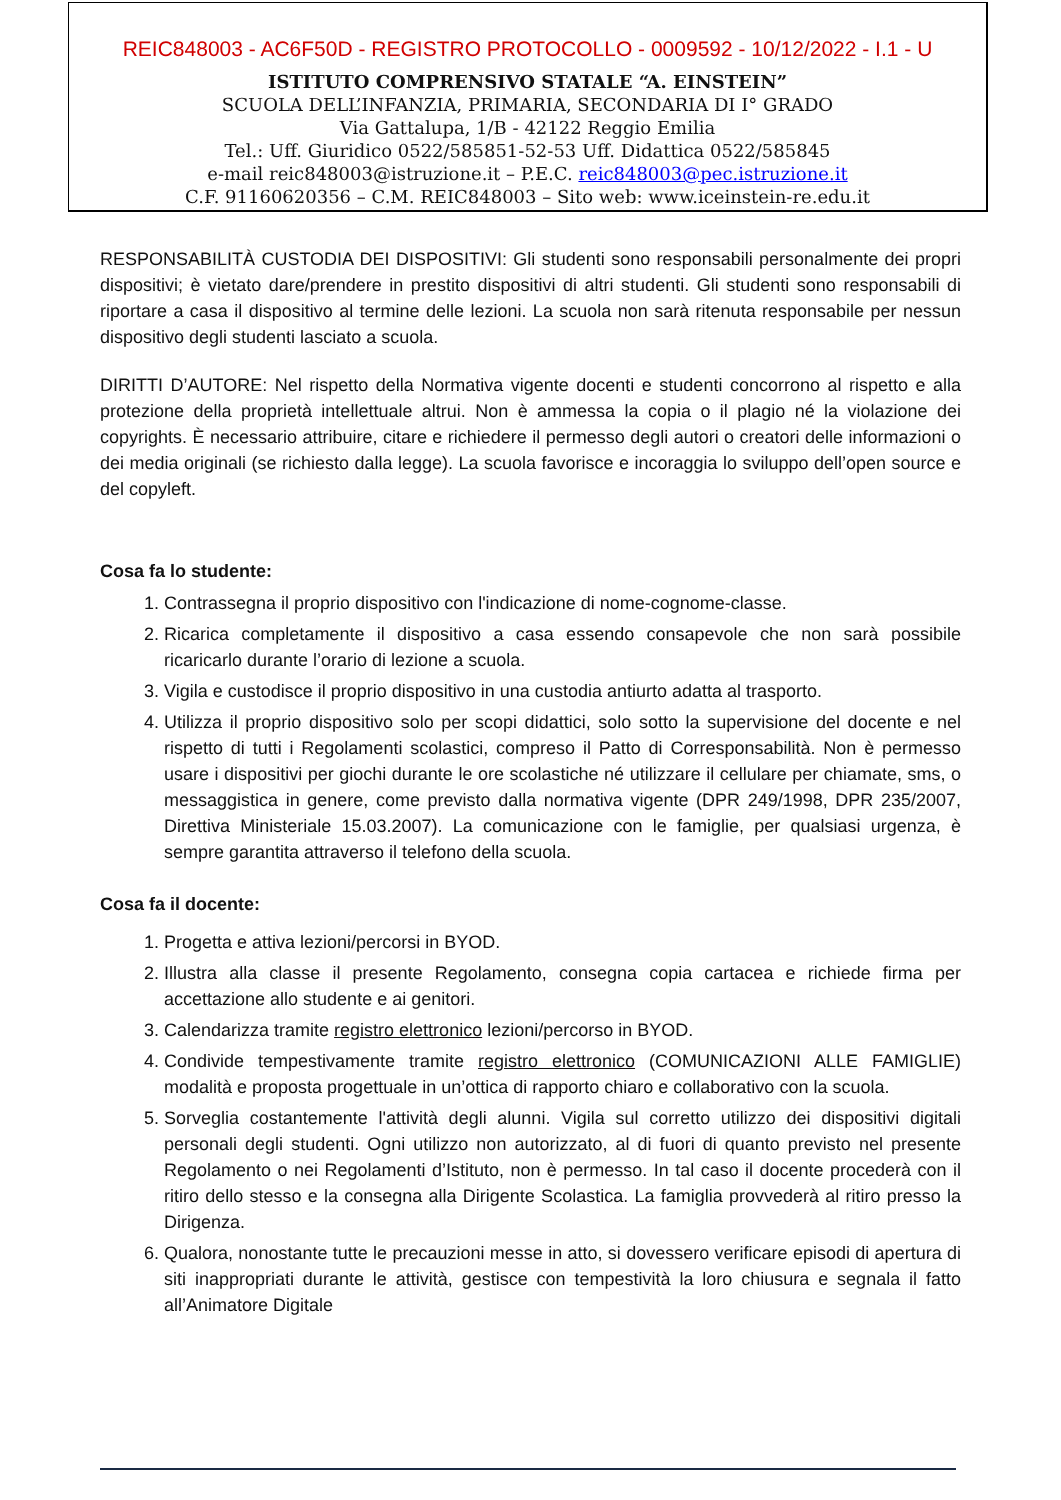REIC848003 - AC6F50D - REGISTRO PROTOCOLLO - 0009592 - 10/12/2022 - I.1 - U
ISTITUTO COMPRENSIVO STATALE “A. EINSTEIN”
SCUOLA DELL’INFANZIA, PRIMARIA, SECONDARIA DI I° GRADO
Via Gattalupa, 1/B - 42122 Reggio Emilia
Tel.: Uff. Giuridico 0522/585851-52-53 Uff. Didattica 0522/585845
e-mail reic848003@istruzione.it – P.E.C. reic848003@pec.istruzione.it
C.F. 91160620356 – C.M. REIC848003 – Sito web: www.iceinstein-re.edu.it
RESPONSABILITÀ CUSTODIA DEI DISPOSITIVI: Gli studenti sono responsabili personalmente dei propri dispositivi; è vietato dare/prendere in prestito dispositivi di altri studenti. Gli studenti sono responsabili di riportare a casa il dispositivo al termine delle lezioni. La scuola non sarà ritenuta responsabile per nessun dispositivo degli studenti lasciato a scuola.
DIRITTI D’AUTORE: Nel rispetto della Normativa vigente docenti e studenti concorrono al rispetto e alla protezione della proprietà intellettuale altrui. Non è ammessa la copia o il plagio né la violazione dei copyrights. È necessario attribuire, citare e richiedere il permesso degli autori o creatori delle informazioni o dei media originali (se richiesto dalla legge). La scuola favorisce e incoraggia lo sviluppo dell’open source e del copyleft.
Cosa fa lo studente:
1. Contrassegna il proprio dispositivo con l'indicazione di nome-cognome-classe.
2. Ricarica completamente il dispositivo a casa essendo consapevole che non sarà possibile ricaricarlo durante l’orario di lezione a scuola.
3. Vigila e custodisce il proprio dispositivo in una custodia antiurto adatta al trasporto.
4. Utilizza il proprio dispositivo solo per scopi didattici, solo sotto la supervisione del docente e nel rispetto di tutti i Regolamenti scolastici, compreso il Patto di Corresponsabilità. Non è permesso usare i dispositivi per giochi durante le ore scolastiche né utilizzare il cellulare per chiamate, sms, o messaggistica in genere, come previsto dalla normativa vigente (DPR 249/1998, DPR 235/2007, Direttiva Ministeriale 15.03.2007). La comunicazione con le famiglie, per qualsiasi urgenza, è sempre garantita attraverso il telefono della scuola.
Cosa fa il docente:
1. Progetta e attiva lezioni/percorsi in BYOD.
2. Illustra alla classe il presente Regolamento, consegna copia cartacea e richiede firma per accettazione allo studente e ai genitori.
3. Calendarizza tramite registro elettronico lezioni/percorso in BYOD.
4. Condivide tempestivamente tramite registro elettronico (COMUNICAZIONI ALLE FAMIGLIE) modalità e proposta progettuale in un’ottica di rapporto chiaro e collaborativo con la scuola.
5. Sorveglia costantemente l'attività degli alunni. Vigila sul corretto utilizzo dei dispositivi digitali personali degli studenti. Ogni utilizzo non autorizzato, al di fuori di quanto previsto nel presente Regolamento o nei Regolamenti d’Istituto, non è permesso. In tal caso il docente procederà con il ritiro dello stesso e la consegna alla Dirigente Scolastica. La famiglia provvederà al ritiro presso la Dirigenza.
6. Qualora, nonostante tutte le precauzioni messe in atto, si dovessero verificare episodi di apertura di siti inappropriati durante le attività, gestisce con tempestività la loro chiusura e segnala il fatto all’Animatore Digitale